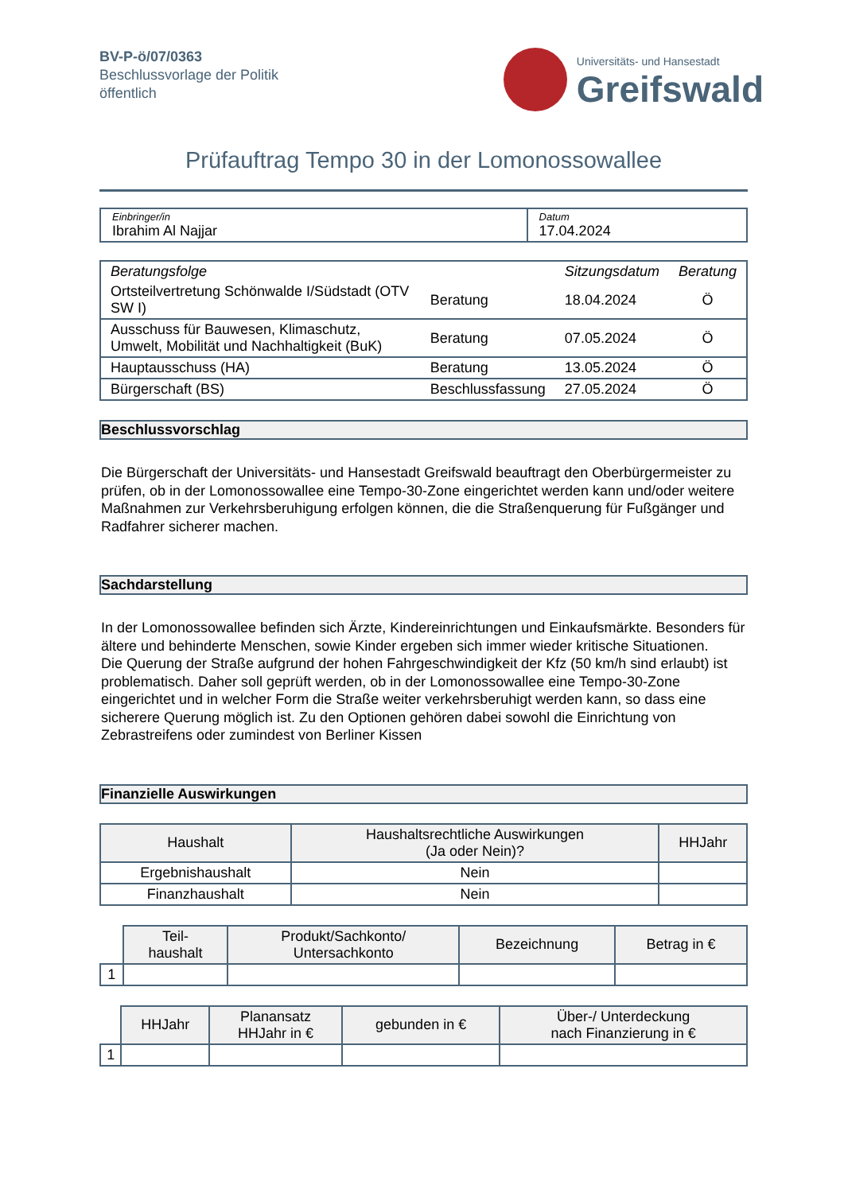BV-P-ö/07/0363
Beschlussvorlage der Politik
öffentlich
Universitäts- und Hansestadt
Greifswald
Prüfauftrag Tempo 30 in der Lomonossowallee
| Einbringer/in Ibrahim Al Najjar | Datum 17.04.2024 |
| Beratungsfolge | | Sitzungsdatum | Beratung |
| Ortsteilvertretung Schönwalde I/Südstadt (OTV SW I) | Beratung | 18.04.2024 | Ö |
| Ausschuss für Bauwesen, Klimaschutz, Umwelt, Mobilität und Nachhaltigkeit (BuK) | Beratung | 07.05.2024 | Ö |
| Hauptausschuss (HA) | Beratung | 13.05.2024 | Ö |
| Bürgerschaft (BS) | Beschlussfassung | 27.05.2024 | Ö |
Beschlussvorschlag
Die Bürgerschaft der Universitäts- und Hansestadt Greifswald beauftragt den Oberbürgermeister zu prüfen, ob in der Lomonossowallee eine Tempo-30-Zone eingerichtet werden kann und/oder weitere Maßnahmen zur Verkehrsberuhigung erfolgen können, die die Straßenquerung für Fußgänger und Radfahrer sicherer machen.
Sachdarstellung
In der Lomonossowallee befinden sich Ärzte, Kindereinrichtungen und Einkaufsmärkte. Besonders für ältere und behinderte Menschen, sowie Kinder ergeben sich immer wieder kritische Situationen.
Die Querung der Straße aufgrund der hohen Fahrgeschwindigkeit der Kfz (50 km/h sind erlaubt) ist problematisch. Daher soll geprüft werden, ob in der Lomonossowallee eine Tempo-30-Zone eingerichtet und in welcher Form die Straße weiter verkehrsberuhigt werden kann, so dass eine sicherere Querung möglich ist. Zu den Optionen gehören dabei sowohl die Einrichtung von Zebrastreifens oder zumindest von Berliner Kissen
Finanzielle Auswirkungen
| Haushalt | Haushaltsrechtliche Auswirkungen (Ja oder Nein)? | HHJahr |
| --- | --- | --- |
| Ergebnishaushalt | Nein | |
| Finanzhaushalt | Nein | |
| | Teil- haushalt | Produkt/Sachkonto/ Untersachkonto | Bezeichnung | Betrag in € |
| --- | --- | --- | --- | --- |
| 1 | | | | |
| | HHJahr | Planansatz HHJahr in € | gebunden in € | Über-/ Unterdeckung nach Finanzierung in € |
| --- | --- | --- | --- | --- |
| 1 | | | | |